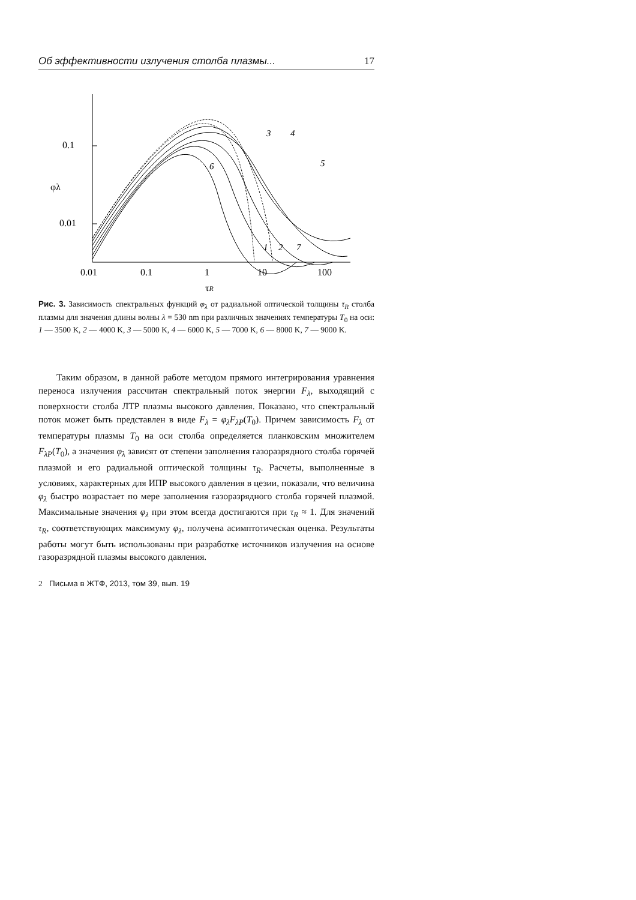Об эффективности излучения столба плазмы... 17
0.1
0.01
φλ
0.01
0.1
1
10
100
τR
3
4
5
6
1
2
7
Рис. 3. Зависимость спектральных функций φ<sub>λ</sub> от радиальной оптической толщины τ<sub>R</sub> столба плазмы для значения длины волны λ = 530 nm при различных значениях температуры T<sub>0</sub> на оси: 1 — 3500 K, 2 — 4000 K, 3 — 5000 K, 4 — 6000 K, 5 — 7000 K, 6 — 8000 K, 7 — 9000 K.
Таким образом, в данной работе методом прямого интегрирования уравнения переноса излучения рассчитан спектральный поток энергии F<sub>λ</sub>, выходящий с поверхности столба ЛТР плазмы высокого давления. Показано, что спектральный поток может быть представлен в виде F<sub>λ</sub> = φ<sub>λ</sub>F<sub>λP</sub>(T<sub>0</sub>). Причем зависимость F<sub>λ</sub> от температуры плазмы T<sub>0</sub> на оси столба определяется планковским множителем F<sub>λP</sub>(T<sub>0</sub>), а значения φ<sub>λ</sub> зависят от степени заполнения газоразрядного столба горячей плазмой и его радиальной оптической толщины τ<sub>R</sub>. Расчеты, выполненные в условиях, характерных для ИПР высокого давления в цезии, показали, что величина φ<sub>λ</sub> быстро возрастает по мере заполнения газоразрядного столба горячей плазмой. Максимальные значения φ<sub>λ</sub> при этом всегда достигаются при τ<sub>R</sub> ≈ 1. Для значений τ<sub>R</sub>, соответствующих максимуму φ<sub>λ</sub>, получена асимптотическая оценка. Результаты работы могут быть использованы при разработке источников излучения на основе газоразрядной плазмы высокого давления.
2 Письма в ЖТФ, 2013, том 39, вып. 19